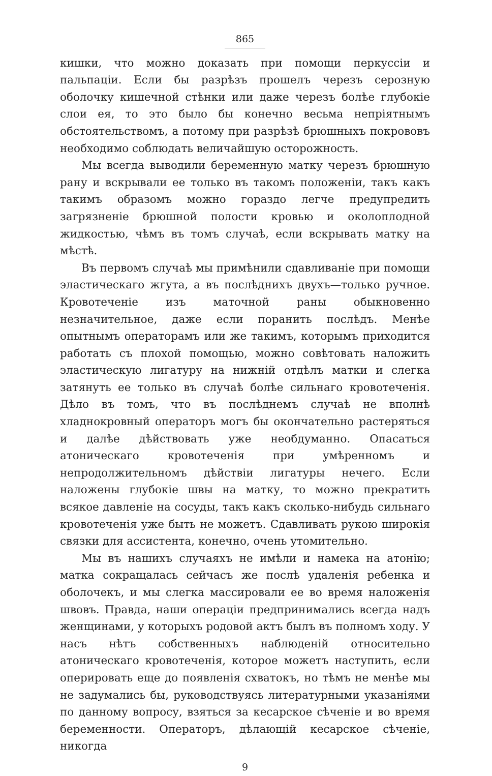865
кишки, что можно доказать при помощи перкуссіи и пальпаціи. Если бы разрѣзъ прошелъ черезъ серозную оболочку кишечной стѣнки или даже черезъ болѣе глубокіе слои ея, то это было бы конечно весьма непріятнымъ обстоятельствомъ, а потому при разрѣзѣ брюшныхъ покрововъ необходимо соблюдать величайшую осторожность.
Мы всегда выводили беременную матку черезъ брюшную рану и вскрывали ее только въ такомъ положеніи, такъ какъ такимъ образомъ можно гораздо легче предупредить загрязненіе брюшной полости кровью и околоплодной жидкостью, чѣмъ въ томъ случаѣ, если вскрывать матку на мѣстѣ.
Въ первомъ случаѣ мы примѣнили сдавливаніе при помощи эластическаго жгута, а въ послѣднихъ двухъ—только ручное. Кровотеченіе изъ маточной раны обыкновенно незначительное, даже если поранить послѣдъ. Менѣе опытнымъ операторамъ или же такимъ, которымъ приходится работать съ плохой помощью, можно совѣтовать наложить эластическую лигатуру на нижній отдѣлъ матки и слегка затянуть ее только въ случаѣ болѣе сильнаго кровотеченія. Дѣло въ томъ, что въ послѣднемъ случаѣ не вполнѣ хладнокровный операторъ могъ бы окончательно растеряться и далѣе дѣйствовать уже необдуманно. Опасаться атоническаго кровотеченія при умѣренномъ и непродолжительномъ дѣйствіи лигатуры нечего. Если наложены глубокіе швы на матку, то можно прекратить всякое давленіе на сосуды, такъ какъ сколько-нибудь сильнаго кровотеченія уже быть не можетъ. Сдавливать рукою широкія связки для ассистента, конечно, очень утомительно.
Мы въ нашихъ случаяхъ не имѣли и намека на атонію; матка сокращалась сейчасъ же послѣ удаленія ребенка и оболочекъ, и мы слегка массировали ее во время наложенія швовъ. Правда, наши операціи предпринимались всегда надъ женщинами, у которыхъ родовой актъ былъ въ полномъ ходу. У насъ нѣтъ собственныхъ наблюденій относительно атоническаго кровотеченія, которое можетъ наступить, если оперировать еще до появленія схватокъ, но тѣмъ не менѣе мы не задумались бы, руководствуясь литературными указаніями по данному вопросу, взяться за кесарское сѣченіе и во время беременности. Операторъ, дѣлающій кесарское сѣченіе, никогда
9